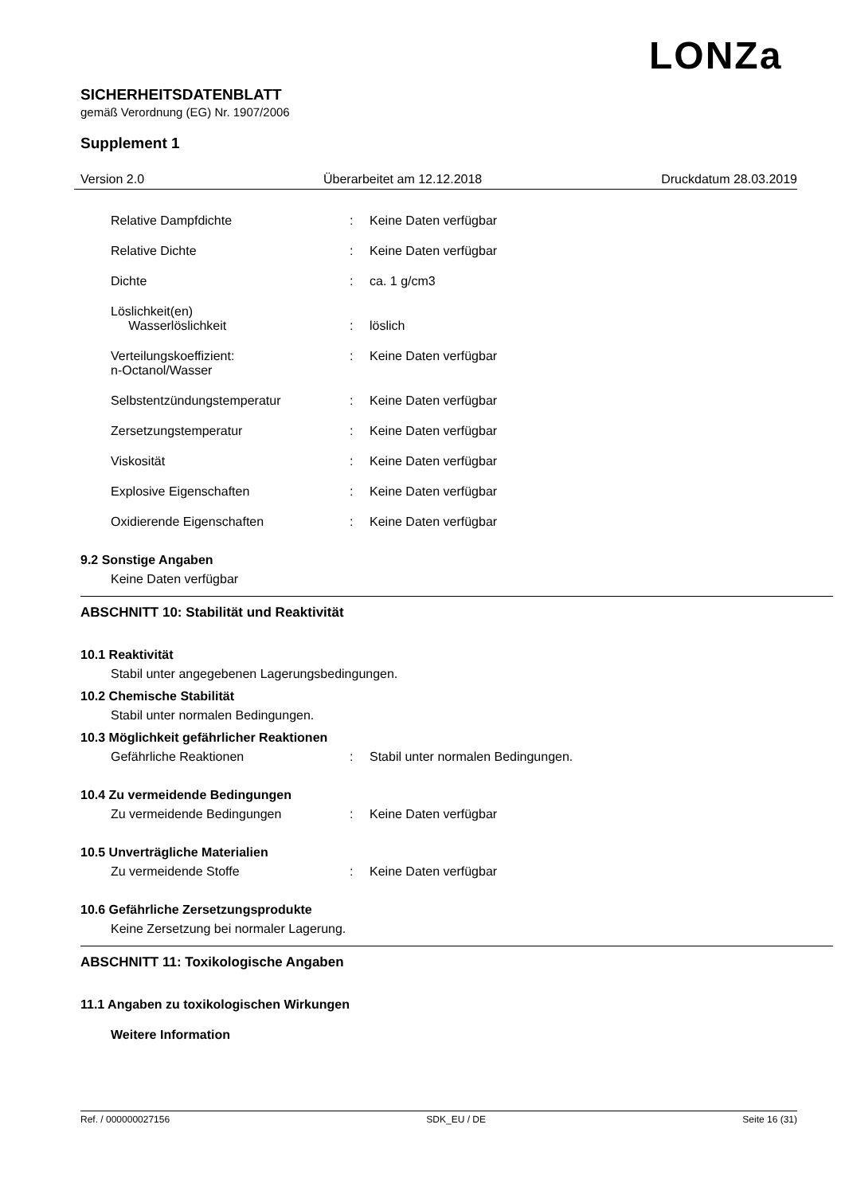LONZa
SICHERHEITSDATENBLATT
gemäß Verordnung (EG) Nr. 1907/2006
Supplement 1
Version 2.0 Überarbeitet am 12.12.2018 Druckdatum 28.03.2019
Relative Dampfdichte : Keine Daten verfügbar
Relative Dichte : Keine Daten verfügbar
Dichte : ca. 1 g/cm3
Löslichkeit(en)
Wasserlöslichkeit
:
löslich
Verteilungskoeffizient:
n-Octanol/Wasser
: Keine Daten verfügbar
Selbstentzündungstemperatur : Keine Daten verfügbar
Zersetzungstemperatur : Keine Daten verfügbar
Viskosität : Keine Daten verfügbar
Explosive Eigenschaften : Keine Daten verfügbar
Oxidierende Eigenschaften : Keine Daten verfügbar
9.2 Sonstige Angaben
Keine Daten verfügbar
ABSCHNITT 10: Stabilität und Reaktivität
10.1 Reaktivität
Stabil unter angegebenen Lagerungsbedingungen.
10.2 Chemische Stabilität
Stabil unter normalen Bedingungen.
10.3 Möglichkeit gefährlicher Reaktionen
Gefährliche Reaktionen : Stabil unter normalen Bedingungen.
10.4 Zu vermeidende Bedingungen
Zu vermeidende Bedingungen : Keine Daten verfügbar
10.5 Unverträgliche Materialien
Zu vermeidende Stoffe : Keine Daten verfügbar
10.6 Gefährliche Zersetzungsprodukte
Keine Zersetzung bei normaler Lagerung.
ABSCHNITT 11: Toxikologische Angaben
11.1 Angaben zu toxikologischen Wirkungen
Weitere Information
Ref. / 000000027156 SDK_EU / DE Seite 16 (31)